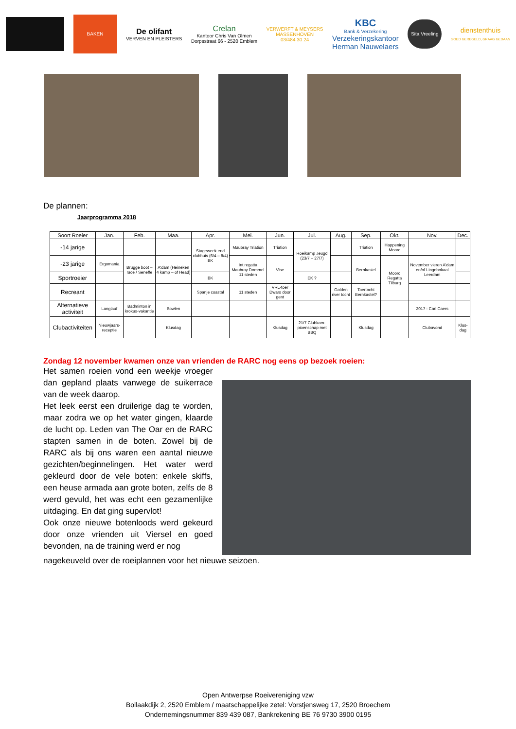BAKEN
De olifant
VERVEN EN PLEISTERS
Crelan
Kantoor Chris Van Olmen
Dorpsstraat 66 - 2520 Emblem
VERWERFT & MEYSERS
MASSENHOVEN
03/484 30 24
KBC
Bank & Verzekering
Verzekeringskantoor
Herman Nauwelaers
Sita Vreeling
dienstenthuis
GOED GEREGELD, GRAAG GEDAAN
De plannen:
Jaarprogramma 2018
| Soort Roeier | Jan. | Feb. | Maa. | Apr. | Mei. | Jun. | Jul. | Aug. | Sep. | Okt. | Nov. | Dec. |
| --- | --- | --- | --- | --- | --- | --- | --- | --- | --- | --- | --- | --- |
| -14 jarige | | | | Stageweek end clubhuis (6/4 – 8/4) BK | Maubray Triation | Triation | Roeikamp Jeugd (23/7 – 27/7) | | Triation | Happening Moord | | |
| -23 jarige | Ergomania | Brugge boot –race / Seneffe | A'dam (Heineken 4 kamp – of Head) | | Int.regatta Maubray Dommel 11 steden | Vise | | | Bernkastel | Moord Regatta Tilburg | November vieren A'dam en/of Lingebokaal Leerdam | |
| Sportroeier | | | | BK | | | EK ? | | | | | |
| Recreant | | | | Spanje coastal | 11 steden | VRL-toer Dwars door gent | | Golden river tocht | Toertocht Bernkastel? | | | |
| Alternatieve activiteit | Langlauf | Badminton in krokus-vakantie | Bowlen | | | | | | | | 2017 : Carl Caers | |
| Clubactiviteiten | Nieuwjaars-receptie | | Klusdag | | | Klusdag | 21/7 Clubkam-pioenschap met BBQ | | Klusdag | | Clubavond | Klus-dag |
Zondag 12 november kwamen onze van vrienden de RARC nog eens op bezoek roeien:
Het samen roeien vond een weekje vroeger dan gepland plaats vanwege de suikerrace van de week daarop.
Het leek eerst een druilerige dag te worden, maar zodra we op het water gingen, klaarde de lucht op. Leden van The Oar en de RARC stapten samen in de boten. Zowel bij de RARC als bij ons waren een aantal nieuwe gezichten/beginnelingen. Het water werd gekleurd door de vele boten: enkele skiffs, een heuse armada aan grote boten, zelfs de 8 werd gevuld, het was echt een gezamenlijke uitdaging. En dat ging supervlot!
Ook onze nieuwe botenloods werd gekeurd door onze vrienden uit Viersel en goed bevonden, na de training werd er nog
nagekeuveld over de roeiplannen voor het nieuwe seizoen.
Open Antwerpse Roeivereniging vzw
Bollaakdijk 2, 2520 Emblem / maatschappelijke zetel: Vorstjensweg 17, 2520 Broechem
Ondernemingsnummer 839 439 087, Bankrekening BE 76 9730 3900 0195